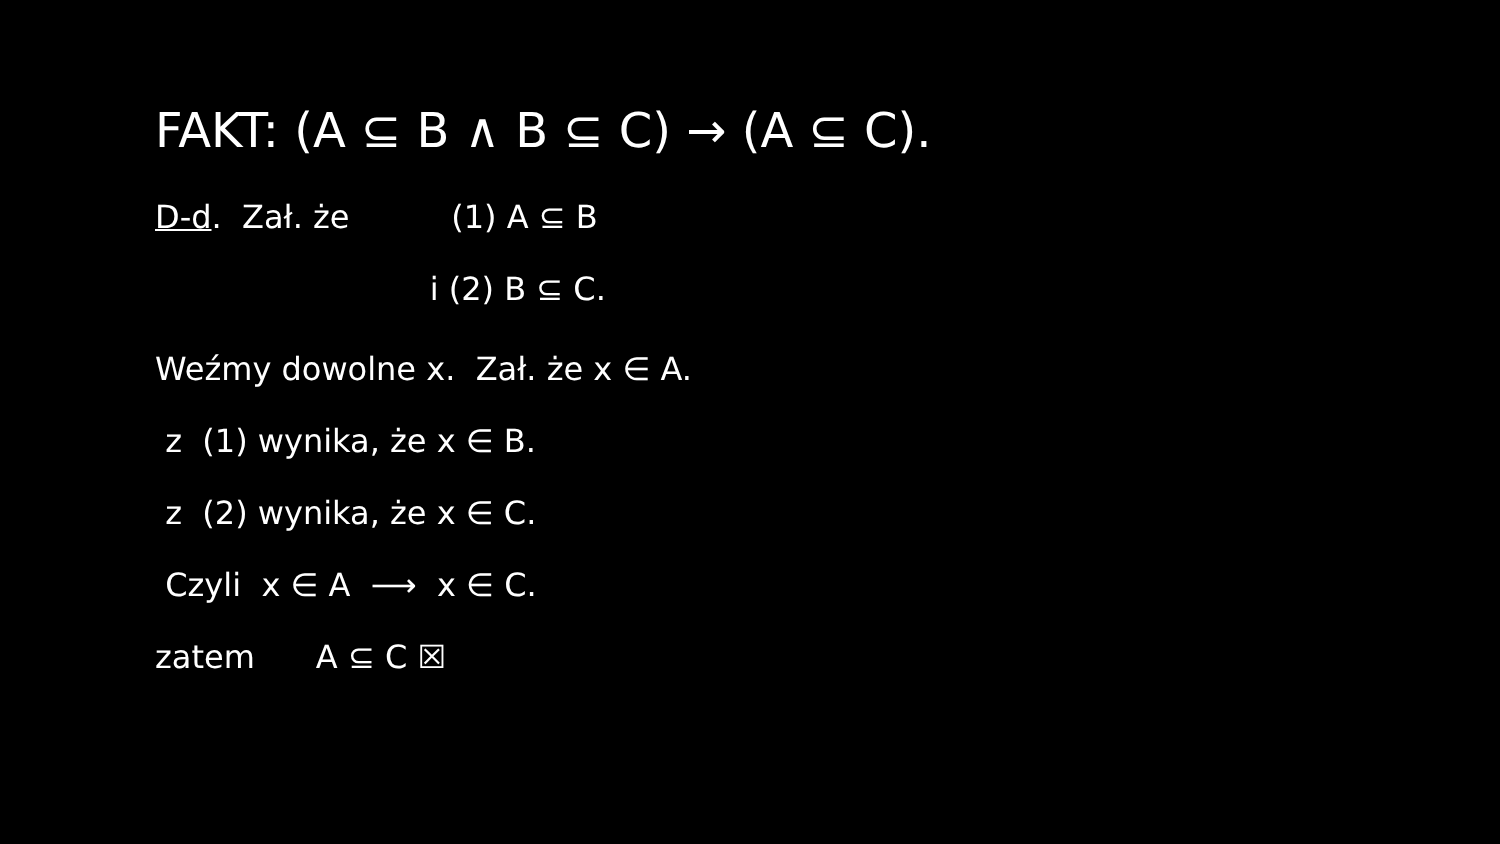FAKT: (A ⊆ B ∧ B ⊆ C) → (A ⊆ C).
D-d. Zał. że (1) A ⊆ B
i (2) B ⊆ C.
Weźmy dowolne x. Zał. że x ∈ A.
z (1) wynika, że x ∈ B.
z (2) wynika, że x ∈ C.
Czyli x ∈ A ⟶ x ∈ C.
zatem A ⊆ C ☒